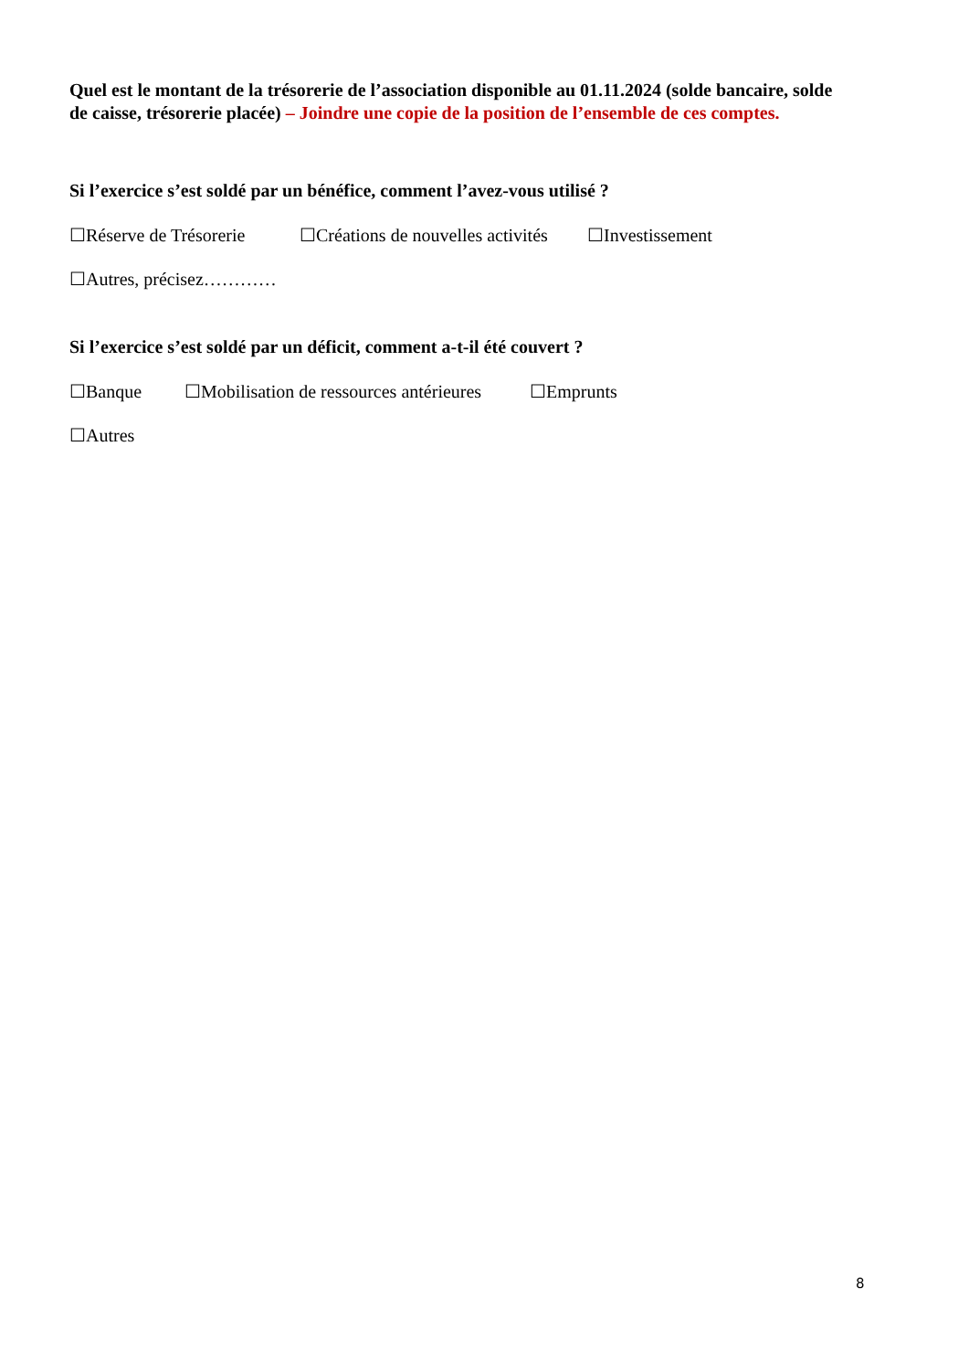Quel est le montant de la trésorerie de l’association disponible au 01.11.2024 (solde bancaire, solde de caisse, trésorerie placée) – Joindre une copie de la position de l’ensemble de ces comptes.
Si l’exercice s’est soldé par un bénéfice, comment l’avez-vous utilisé ?
☐Réserve de Trésorerie ☐Créations de nouvelles activités ☐Investissement
☐Autres, précisez…………
Si l’exercice s’est soldé par un déficit, comment a-t-il été couvert ?
☐Banque ☐Mobilisation de ressources antérieures ☐Emprunts
☐Autres
8